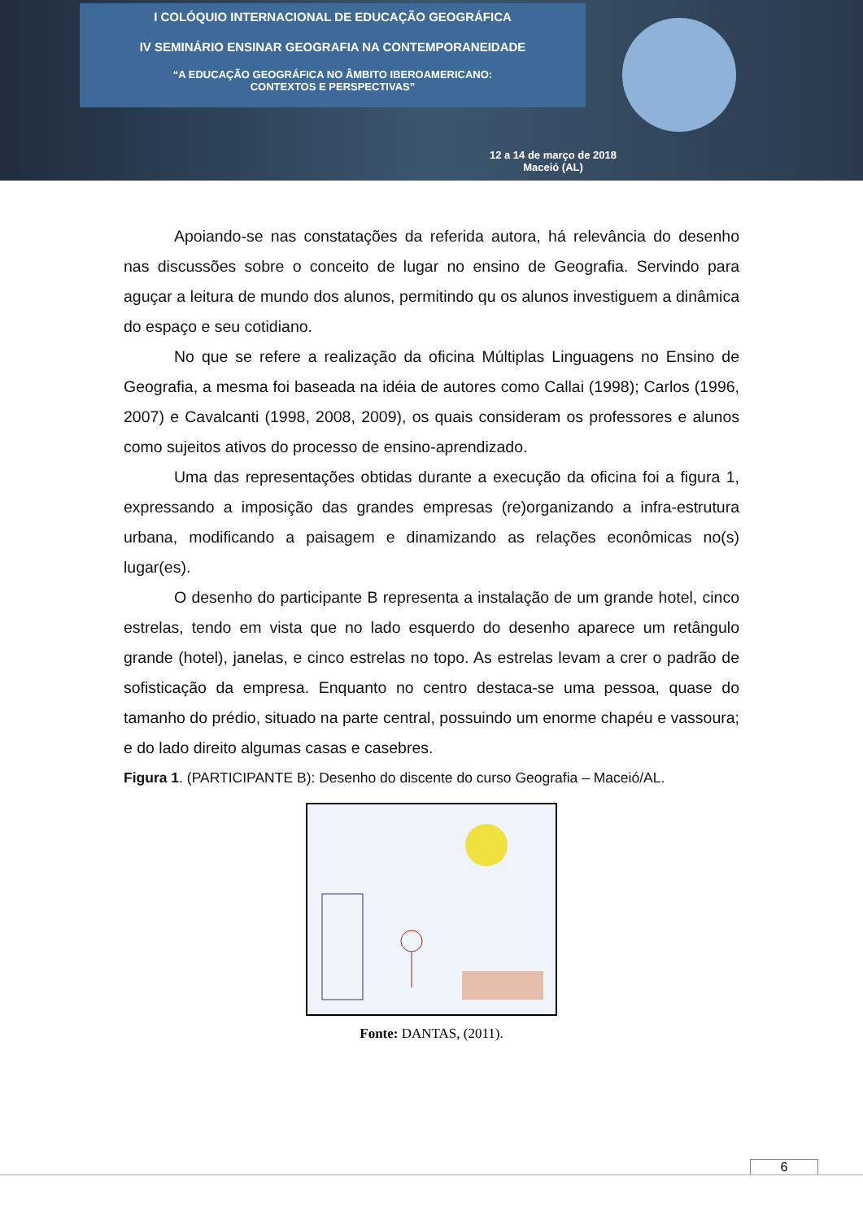I COLÓQUIO INTERNACIONAL DE EDUCAÇÃO GEOGRÁFICA
IV SEMINÁRIO ENSINAR GEOGRAFIA NA CONTEMPORANEIDADE
“A EDUCAÇÃO GEOGRÁFICA NO ÂMBITO IBEROAMERICANO:
CONTEXTOS E PERSPECTIVAS”
12 a 14 de março de 2018
Maceió (AL)
Apoiando-se nas constatações da referida autora, há relevância do desenho nas discussões sobre o conceito de lugar no ensino de Geografia. Servindo para aguçar a leitura de mundo dos alunos, permitindo qu os alunos investiguem a dinâmica do espaço e seu cotidiano.
No que se refere a realização da oficina Múltiplas Linguagens no Ensino de Geografia, a mesma foi baseada na idéia de autores como Callai (1998); Carlos (1996, 2007) e Cavalcanti (1998, 2008, 2009), os quais consideram os professores e alunos como sujeitos ativos do processo de ensino-aprendizado.
Uma das representações obtidas durante a execução da oficina foi a figura 1, expressando a imposição das grandes empresas (re)organizando a infra-estrutura urbana, modificando a paisagem e dinamizando as relações econômicas no(s) lugar(es).
O desenho do participante B representa a instalação de um grande hotel, cinco estrelas, tendo em vista que no lado esquerdo do desenho aparece um retângulo grande (hotel), janelas, e cinco estrelas no topo. As estrelas levam a crer o padrão de sofisticação da empresa. Enquanto no centro destaca-se uma pessoa, quase do tamanho do prédio, situado na parte central, possuindo um enorme chapéu e vassoura; e do lado direito algumas casas e casebres.
Figura 1. (PARTICIPANTE B): Desenho do discente do curso Geografia – Maceió/AL.
Fonte: DANTAS, (2011).
6